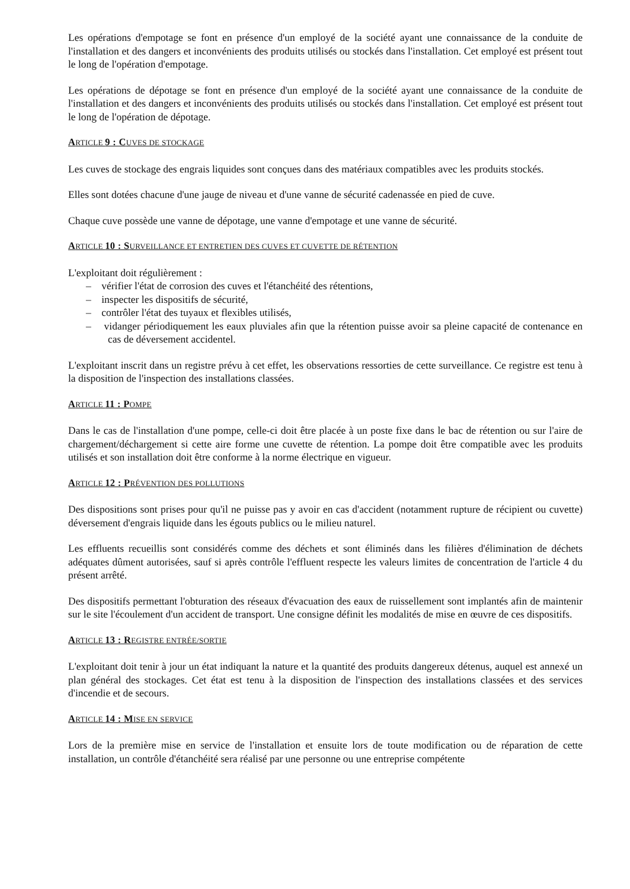Les opérations d'empotage se font en présence d'un employé de la société ayant une connaissance de la conduite de l'installation et des dangers et inconvénients des produits utilisés ou stockés dans l'installation. Cet employé est présent tout le long de l'opération d'empotage.
Les opérations de dépotage se font en présence d'un employé de la société ayant une connaissance de la conduite de l'installation et des dangers et inconvénients des produits utilisés ou stockés dans l'installation. Cet employé est présent tout le long de l'opération de dépotage.
ARTICLE 9 : CUVES DE STOCKAGE
Les cuves de stockage des engrais liquides sont conçues dans des matériaux compatibles avec les produits stockés.
Elles sont dotées chacune d'une jauge de niveau et d'une vanne de sécurité cadenassée en pied de cuve.
Chaque cuve possède une vanne de dépotage, une vanne d'empotage et une vanne de sécurité.
ARTICLE 10 : SURVEILLANCE ET ENTRETIEN DES CUVES ET CUVETTE DE RÉTENTION
L'exploitant doit régulièrement :
– vérifier l'état de corrosion des cuves et l'étanchéité des rétentions,
– inspecter les dispositifs de sécurité,
– contrôler l'état des tuyaux et flexibles utilisés,
– vidanger périodiquement les eaux pluviales afin que la rétention puisse avoir sa pleine capacité de contenance en cas de déversement accidentel.
L'exploitant inscrit dans un registre prévu à cet effet, les observations ressorties de cette surveillance. Ce registre est tenu à la disposition de l'inspection des installations classées.
ARTICLE 11 : POMPE
Dans le cas de l'installation d'une pompe, celle-ci doit être placée à un poste fixe dans le bac de rétention ou sur l'aire de chargement/déchargement si cette aire forme une cuvette de rétention. La pompe doit être compatible avec les produits utilisés et son installation doit être conforme à la norme électrique en vigueur.
ARTICLE 12 : PRÉVENTION DES POLLUTIONS
Des dispositions sont prises pour qu'il ne puisse pas y avoir en cas d'accident (notamment rupture de récipient ou cuvette) déversement d'engrais liquide dans les égouts publics ou le milieu naturel.
Les effluents recueillis sont considérés comme des déchets et sont éliminés dans les filières d'élimination de déchets adéquates dûment autorisées, sauf si après contrôle l'effluent respecte les valeurs limites de concentration de l'article 4 du présent arrêté.
Des dispositifs permettant l'obturation des réseaux d'évacuation des eaux de ruissellement sont implantés afin de maintenir sur le site l'écoulement d'un accident de transport. Une consigne définit les modalités de mise en œuvre de ces dispositifs.
ARTICLE 13 : REGISTRE ENTRÉE/SORTIE
L'exploitant doit tenir à jour un état indiquant la nature et la quantité des produits dangereux détenus, auquel est annexé un plan général des stockages. Cet état est tenu à la disposition de l'inspection des installations classées et des services d'incendie et de secours.
ARTICLE 14 : MISE EN SERVICE
Lors de la première mise en service de l'installation et ensuite lors de toute modification ou de réparation de cette installation, un contrôle d'étanchéité sera réalisé par une personne ou une entreprise compétente